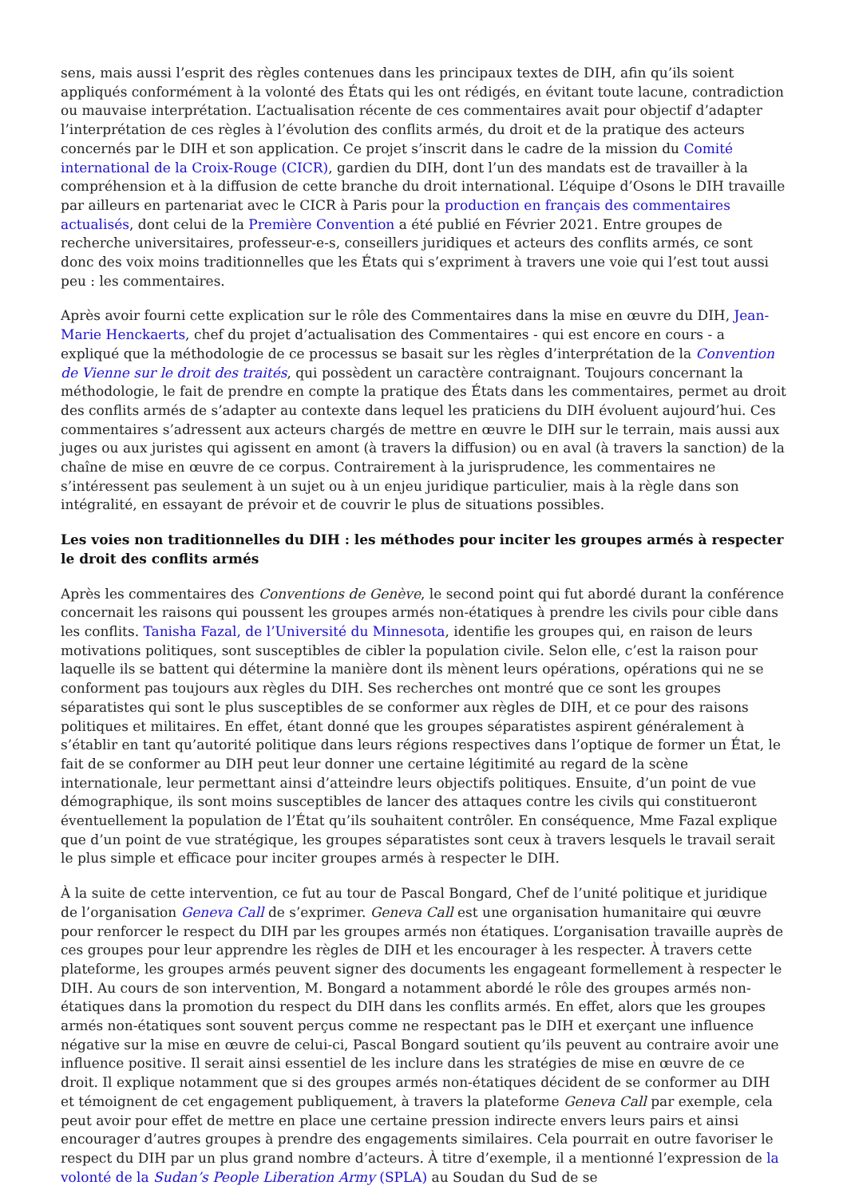sens, mais aussi l’esprit des règles contenues dans les principaux textes de DIH, afin qu’ils soient appliqués conformément à la volonté des États qui les ont rédigés, en évitant toute lacune, contradiction ou mauvaise interprétation. L’actualisation récente de ces commentaires avait pour objectif d’adapter l’interprétation de ces règles à l’évolution des conflits armés, du droit et de la pratique des acteurs concernés par le DIH et son application. Ce projet s’inscrit dans le cadre de la mission du Comité international de la Croix-Rouge (CICR), gardien du DIH, dont l’un des mandats est de travailler à la compréhension et à la diffusion de cette branche du droit international. L’équipe d’Osons le DIH travaille par ailleurs en partenariat avec le CICR à Paris pour la production en français des commentaires actualisés, dont celui de la Première Convention a été publié en Février 2021. Entre groupes de recherche universitaires, professeur-e-s, conseillers juridiques et acteurs des conflits armés, ce sont donc des voix moins traditionnelles que les États qui s’expriment à travers une voie qui l’est tout aussi peu : les commentaires.
Après avoir fourni cette explication sur le rôle des Commentaires dans la mise en œuvre du DIH, Jean-Marie Henckaerts, chef du projet d’actualisation des Commentaires - qui est encore en cours - a expliqué que la méthodologie de ce processus se basait sur les règles d’interprétation de la Convention de Vienne sur le droit des traités, qui possèdent un caractère contraignant. Toujours concernant la méthodologie, le fait de prendre en compte la pratique des États dans les commentaires, permet au droit des conflits armés de s’adapter au contexte dans lequel les praticiens du DIH évoluent aujourd’hui. Ces commentaires s’adressent aux acteurs chargés de mettre en œuvre le DIH sur le terrain, mais aussi aux juges ou aux juristes qui agissent en amont (à travers la diffusion) ou en aval (à travers la sanction) de la chaîne de mise en œuvre de ce corpus. Contrairement à la jurisprudence, les commentaires ne s’intéressent pas seulement à un sujet ou à un enjeu juridique particulier, mais à la règle dans son intégralité, en essayant de prévoir et de couvrir le plus de situations possibles.
Les voies non traditionnelles du DIH : les méthodes pour inciter les groupes armés à respecter le droit des conflits armés
Après les commentaires des Conventions de Genève, le second point qui fut abordé durant la conférence concernait les raisons qui poussent les groupes armés non-étatiques à prendre les civils pour cible dans les conflits. Tanisha Fazal, de l’Université du Minnesota, identifie les groupes qui, en raison de leurs motivations politiques, sont susceptibles de cibler la population civile. Selon elle, c’est la raison pour laquelle ils se battent qui détermine la manière dont ils mènent leurs opérations, opérations qui ne se conforment pas toujours aux règles du DIH. Ses recherches ont montré que ce sont les groupes séparatistes qui sont le plus susceptibles de se conformer aux règles de DIH, et ce pour des raisons politiques et militaires. En effet, étant donné que les groupes séparatistes aspirent généralement à s’établir en tant qu’autorité politique dans leurs régions respectives dans l’optique de former un État, le fait de se conformer au DIH peut leur donner une certaine légitimité au regard de la scène internationale, leur permettant ainsi d’atteindre leurs objectifs politiques. Ensuite, d’un point de vue démographique, ils sont moins susceptibles de lancer des attaques contre les civils qui constitueront éventuellement la population de l’État qu’ils souhaitent contrôler. En conséquence, Mme Fazal explique que d’un point de vue stratégique, les groupes séparatistes sont ceux à travers lesquels le travail serait le plus simple et efficace pour inciter groupes armés à respecter le DIH.
À la suite de cette intervention, ce fut au tour de Pascal Bongard, Chef de l’unité politique et juridique de l’organisation Geneva Call de s’exprimer. Geneva Call est une organisation humanitaire qui œuvre pour renforcer le respect du DIH par les groupes armés non étatiques. L’organisation travaille auprès de ces groupes pour leur apprendre les règles de DIH et les encourager à les respecter. À travers cette plateforme, les groupes armés peuvent signer des documents les engageant formellement à respecter le DIH. Au cours de son intervention, M. Bongard a notamment abordé le rôle des groupes armés non-étatiques dans la promotion du respect du DIH dans les conflits armés. En effet, alors que les groupes armés non-étatiques sont souvent perçus comme ne respectant pas le DIH et exerçant une influence négative sur la mise en œuvre de celui-ci, Pascal Bongard soutient qu’ils peuvent au contraire avoir une influence positive. Il serait ainsi essentiel de les inclure dans les stratégies de mise en œuvre de ce droit. Il explique notamment que si des groupes armés non-étatiques décident de se conformer au DIH et témoignent de cet engagement publiquement, à travers la plateforme Geneva Call par exemple, cela peut avoir pour effet de mettre en place une certaine pression indirecte envers leurs pairs et ainsi encourager d’autres groupes à prendre des engagements similaires. Cela pourrait en outre favoriser le respect du DIH par un plus grand nombre d’acteurs. À titre d’exemple, il a mentionné l’expression de la volonté de la Sudan’s People Liberation Army (SPLA) au Soudan du Sud de se